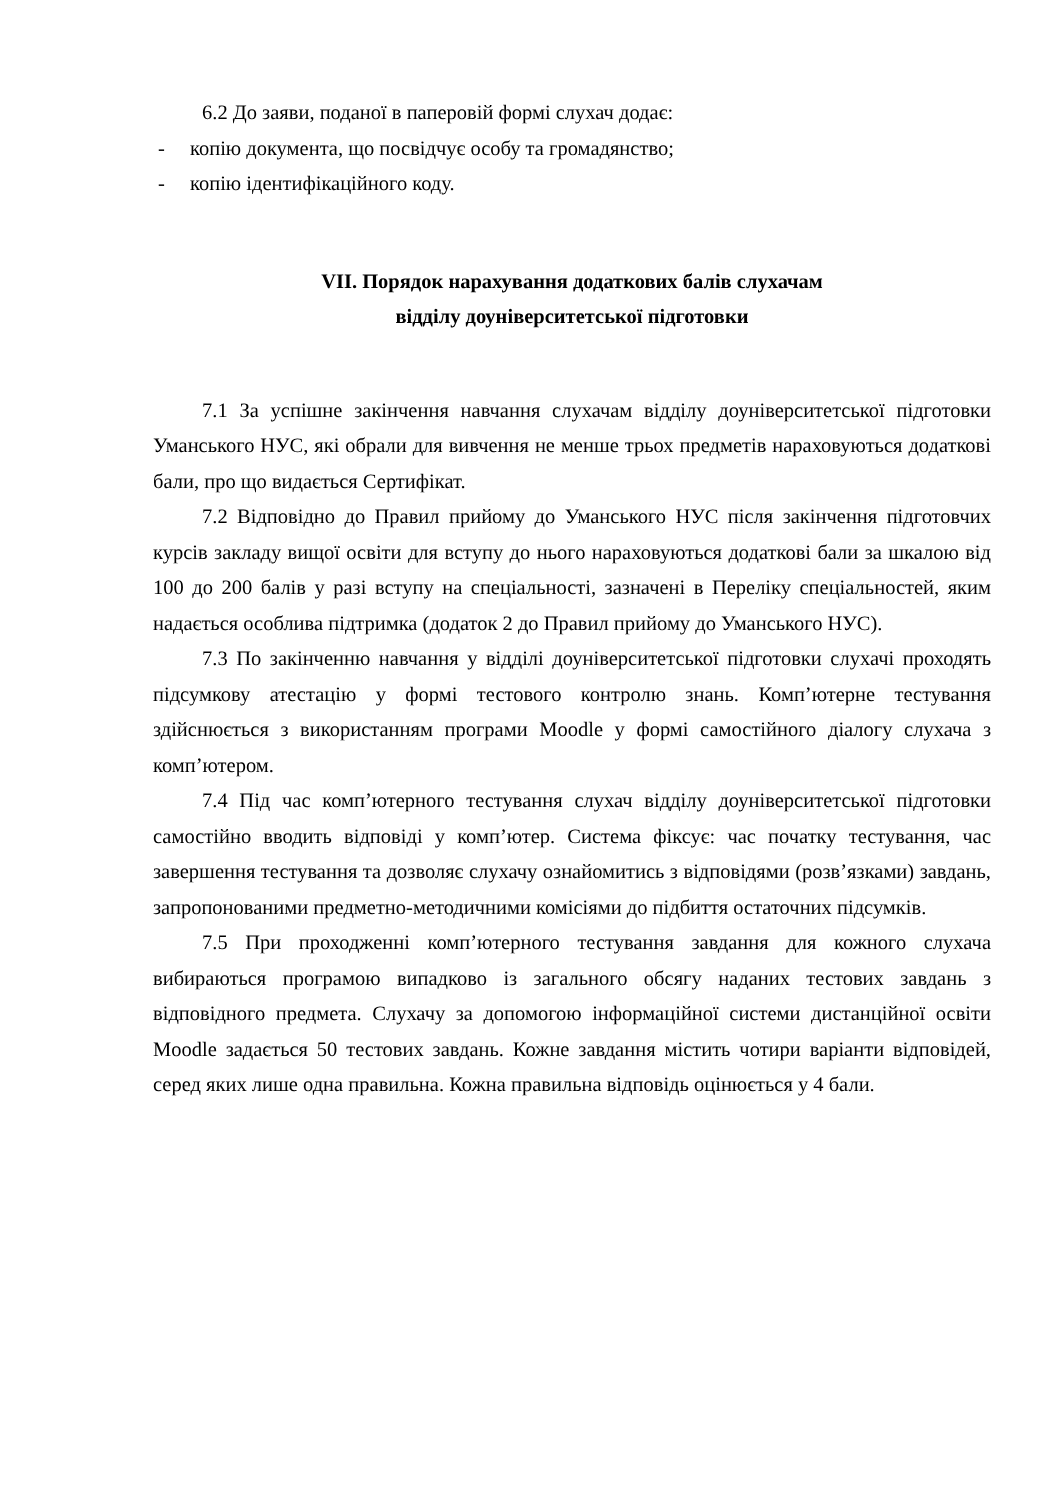6.2 До заяви, поданої в паперовій формі слухач додає:
- копію документа, що посвідчує особу та громадянство;
- копію ідентифікаційного коду.
VII. Порядок нарахування додаткових балів слухачам
відділу доуніверситетської підготовки
7.1 За успішне закінчення навчання слухачам відділу доуніверситетської підготовки Уманського НУС, які обрали для вивчення не менше трьох предметів нараховуються додаткові бали, про що видається Сертифікат.
7.2 Відповідно до Правил прийому до Уманського НУС після закінчення підготовчих курсів закладу вищої освіти для вступу до нього нараховуються додаткові бали за шкалою від 100 до 200 балів у разі вступу на спеціальності, зазначені в Переліку спеціальностей, яким надається особлива підтримка (додаток 2 до Правил прийому до Уманського НУС).
7.3 По закінченню навчання у відділі доуніверситетської підготовки слухачі проходять підсумкову атестацію у формі тестового контролю знань. Комп’ютерне тестування здійснюється з використанням програми Moodle у формі самостійного діалогу слухача з комп’ютером.
7.4 Під час комп’ютерного тестування слухач відділу доуніверситетської підготовки самостійно вводить відповіді у комп’ютер. Система фіксує: час початку тестування, час завершення тестування та дозволяє слухачу ознайомитись з відповідями (розв’язками) завдань, запропонованими предметно-методичними комісіями до підбиття остаточних підсумків.
7.5 При проходженні комп’ютерного тестування завдання для кожного слухача вибираються програмою випадково із загального обсягу наданих тестових завдань з відповідного предмета. Слухачу за допомогою інформаційної системи дистанційної освіти Moodle задається 50 тестових завдань. Кожне завдання містить чотири варіанти відповідей, серед яких лише одна правильна. Кожна правильна відповідь оцінюється у 4 бали.